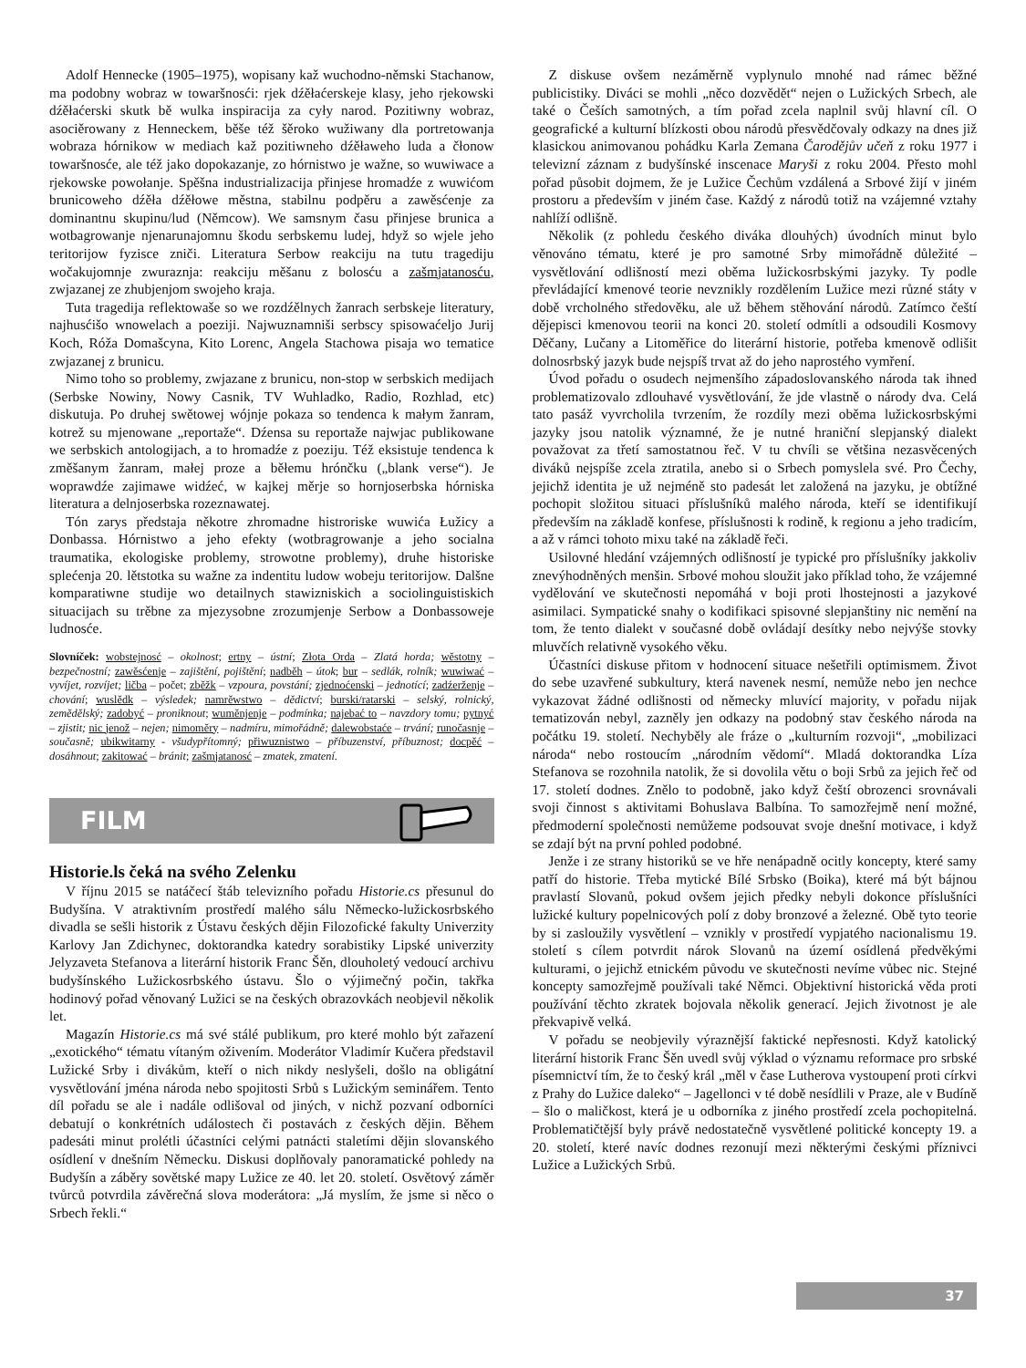Adolf Hennecke (1905–1975), wopisany kaž wuchodno-němski Stachanow, ma podobny wobraz w towaršnosći: rjek dźěłaćerskeje klasy, jeho rjekowski dźěłaćerski skutk bě wulka inspiracija za cyły narod. Pozitiwny wobraz, asociěrowany z Henneckem, běše též šěroko wužiwany dla portretowanja wobraza hórnikow w mediach kaž pozitiwneho dźěławeho luda a čłonow towaršnosće, ale též jako dopokazanje, zo hórnistwo je wažne, so wuwiwace a rjekowske powołanje. Spěšna industrializacija přinjese hromadźe z wuwićom brunicoweho dźěła dźěłowe městna, stabilnu podpěru a zawěsćenje za dominantnu skupinu/lud (Němcow). We samsnym času přinjese brunica a wotbagrowanje njenarunajomnu škodu serbskemu ludej, hdyž so wjele jeho teritorijow fyzisce zniči. Literatura Serbow reakciju na tutu tragediju wočakujomnje zwuraznja: reakciju měšanu z bolosću a zašmjatanosću, zwjazanej ze zhubjenjom swojeho kraja.
Tuta tragedija reflektowaše so we rozdźělnych žanrach serbskeje literatury, najhusćišo wnowelach a poeziji. Najwuznamniši serbscy spisowaćeljo Jurij Koch, Róža Domašcyna, Kito Lorenc, Angela Stachowa pisaja wo tematice zwjazanej z brunicu.
Nimo toho so problemy, zwjazane z brunicu, non-stop w serbskich medijach (Serbske Nowiny, Nowy Casnik, TV Wuhladko, Radio, Rozhlad, etc) diskutuja. Po druhej swětowej wójnje pokaza so tendenca k małym žanram, kotrež su mjenowane „reportaže“. Dźensa su reportaže najwjac publikowane we serbskich antologijach, a to hromadźe z poeziju. Též eksistuje tendenca k změšanym žanram, małej proze a běłemu hrónčku („blank verse“). Je woprawdźe zajimawe widźeć, w kajkej měrje so hornjoserbska hórniska literatura a delnjoserbska rozeznawatej.
Tón zarys předstaja někotre zhromadne histroriske wuwića Łužicy a Donbassa. Hórnistwo a jeho efekty (wotbragrowanje a jeho socialna traumatika, ekologiske problemy, strowotne problemy), druhe historiske splećenja 20. lětstotka su wažne za indentitu ludow wobeju teritorijow. Dalšne komparatiwne studije wo detailnych stawizniskich a sociolinguistiskich situacijach su trěbne za mjezysobne zrozumjenje Serbow a Donbassoweje ludnosće.
Slovníček: wobstejnosć – okolnost; ertny – ústní; Złota Orda – Zlatá horda; wěstotny – bezpečnostní; zawěsćenje – zajištění, pojištění; nadběh – útok; bur – sedlák, rolník; wuwiwać – vyvíjet, rozvíjet; ličba – počet; zběžk – vzpoura, povstání; zjednoćenski – jednotící; zadźerženje – chování; wuslědk – výsledek; namrěwstwo – dědictví; burski/ratarski – selský, rolnický, zemědělský; zadobyć – proniknout; wuměnjenje – podmínka; najebać to – navzdory tomu; pytnyć – zjistit; nic jenož – nejen; nimoměry – nadmíru, mimořádně; dalewobstaće – trvání; runočasnje – současně; ubikwitarny - všudypřítomný; přiwuznistwo – příbuzenství, příbuznost; docpěć – dosáhnout; zakitować – bránit; zašmjatanosć – zmatek, zmatení.
FILM
Historie.ls čeká na svého Zelenku
V říjnu 2015 se natáčecí štáb televizního pořadu Historie.cs přesunul do Budyšína. V atraktivním prostředí malého sálu Německo-lužickosrbského divadla se sešli historik z Ústavu českých dějin Filozofické fakulty Univerzity Karlovy Jan Zdichynec, doktorandka katedry sorabistiky Lipské univerzity Jelyzaveta Stefanova a literární historik Franc Šěn, dlouholetý vedoucí archivu budyšínského Lužickosrbského ústavu. Šlo o výjimečný počin, takřka hodinový pořad věnovaný Lužici se na českých obrazovkách neobjevil několik let.
Magazín Historie.cs má své stálé publikum, pro které mohlo být zařazení „exotického“ tématu vítaným oživením. Moderátor Vladimír Kučera představil Lužické Srby i divákům, kteří o nich nikdy neslyšeli, došlo na obligátní vysvětlování jména národa nebo spojitosti Srbů s Lužickým seminářem. Tento díl pořadu se ale i nadále odlišoval od jiných, v nichž pozvaní odborníci debatují o konkrétních událostech či postavách z českých dějin. Během padesáti minut prolétli účastníci celými patnácti staletími dějin slovanského osídlení v dnešním Německu. Diskusi doplňovaly panoramatické pohledy na Budyšín a záběry sovětské mapy Lužice ze 40. let 20. století. Osvětový záměr tvůrců potvrdila závěrečná slova moderátora: „Já myslím, že jsme si něco o Srbech řekli.“
Z diskuse ovšem nezáměrně vyplynulo mnohé nad rámec běžné publicistiky. Diváci se mohli „něco dozvědět“ nejen o Lužických Srbech, ale také o Češích samotných, a tím pořad zcela naplnil svůj hlavní cíl. O geografické a kulturní blízkosti obou národů přesvědčovaly odkazy na dnes již klasickou animovanou pohádku Karla Zemana Čarodějův učeň z roku 1977 i televizní záznam z budyšínské inscenace Maryši z roku 2004. Přesto mohl pořad působit dojmem, že je Lužice Čechům vzdálená a Srbové žijí v jiném prostoru a především v jiném čase. Každý z národů totiž na vzájemné vztahy nahlíží odlišně.
Několik (z pohledu českého diváka dlouhých) úvodních minut bylo věnováno tématu, které je pro samotné Srby mimořádně důležité – vysvětlování odlišností mezi oběma lužickosrbskými jazyky. Ty podle převládající kmenové teorie nevznikly rozdělením Lužice mezi různé státy v době vrcholného středověku, ale už během stěhování národů. Zatímco čeští dějepisci kmenovou teorii na konci 20. století odmítli a odsoudili Kosmovy Děčany, Lučany a Litoměřice do literární historie, potřeba kmenově odlišit dolnosrbský jazyk bude nejspíš trvat až do jeho naprostého vymření.
Úvod pořadu o osudech nejmenšího západoslovanského národa tak ihned problematizovalo zdlouhavé vysvětlování, že jde vlastně o národy dva. Celá tato pasáž vyvrcholila tvrzením, že rozdíly mezi oběma lužickosrbskými jazyky jsou natolik významné, že je nutné hraniční slepjanský dialekt považovat za třetí samostatnou řeč. V tu chvíli se většina nezasvěcených diváků nejspíše zcela ztratila, anebo si o Srbech pomyslela své. Pro Čechy, jejichž identita je už nejméně sto padesát let založená na jazyku, je obtížné pochopit složitou situaci příslušníků malého národa, kteří se identifikují především na základě konfese, příslušnosti k rodině, k regionu a jeho tradicím, a až v rámci tohoto mixu také na základě řeči.
Usilovné hledání vzájemných odlišností je typické pro příslušníky jakkoliv znevýhodněných menšin. Srbové mohou sloužit jako příklad toho, že vzájemné vydělování ve skutečnosti nepomáhá v boji proti lhostejnosti a jazykové asimilaci. Sympatické snahy o kodifikaci spisovné slepjanštiny nic nemění na tom, že tento dialekt v současné době ovládají desítky nebo nejvýše stovky mluvčích relativně vysokého věku.
Účastníci diskuse přitom v hodnocení situace nešetřili optimismem. Život do sebe uzavřené subkultury, která navenek nesmí, nemůže nebo jen nechce vykazovat žádné odlišnosti od německy mluvící majority, v pořadu nijak tematizován nebyl, zazněly jen odkazy na podobný stav českého národa na počátku 19. století. Nechyběly ale fráze o „kulturním rozvoji“, „mobilizaci národa“ nebo rostoucím „národním vědomí“. Mladá doktorandka Líza Stefanova se rozohnila natolik, že si dovolila větu o boji Srbů za jejich řeč od 17. století dodnes. Znělo to podobně, jako když čeští obrozenci srovnávali svoji činnost s aktivitami Bohuslava Balbína. To samozřejmě není možné, předmoderní společnosti nemůžeme podsouvat svoje dnešní motivace, i když se zdají být na první pohled podobné.
Jenže i ze strany historiků se ve hře nenápadně ocitly koncepty, které samy patří do historie. Třeba mytické Bílé Srbsko (Boika), které má být bájnou pravlastí Slovanů, pokud ovšem jejich předky nebyli dokonce příslušníci lužické kultury popelnicových polí z doby bronzové a železné. Obě tyto teorie by si zasloužily vysvětlení – vznikly v prostředí vypjatého nacionalismu 19. století s cílem potvrdit nárok Slovanů na území osídlená předvěkými kulturami, o jejichž etnickém původu ve skutečnosti nevíme vůbec nic. Stejné koncepty samozřejmě používali také Němci. Objektivní historická věda proti používání těchto zkratek bojovala několik generací. Jejich životnost je ale překvapivě velká.
V pořadu se neobjevily výraznější faktické nepřesnosti. Když katolický literární historik Franc Šěn uvedl svůj výklad o významu reformace pro srbské písemnictví tím, že to český král „měl v čase Lutherova vystoupení proti církvi z Prahy do Lužice daleko“ – Jagellonci v té době nesídlili v Praze, ale v Budíně – šlo o maličkost, která je u odborníka z jiného prostředí zcela pochopitelná. Problematičtější byly právě nedostatečně vysvětlené politické koncepty 19. a 20. století, které navíc dodnes rezonují mezi některými českými příznivci Lužice a Lužických Srbů.
37